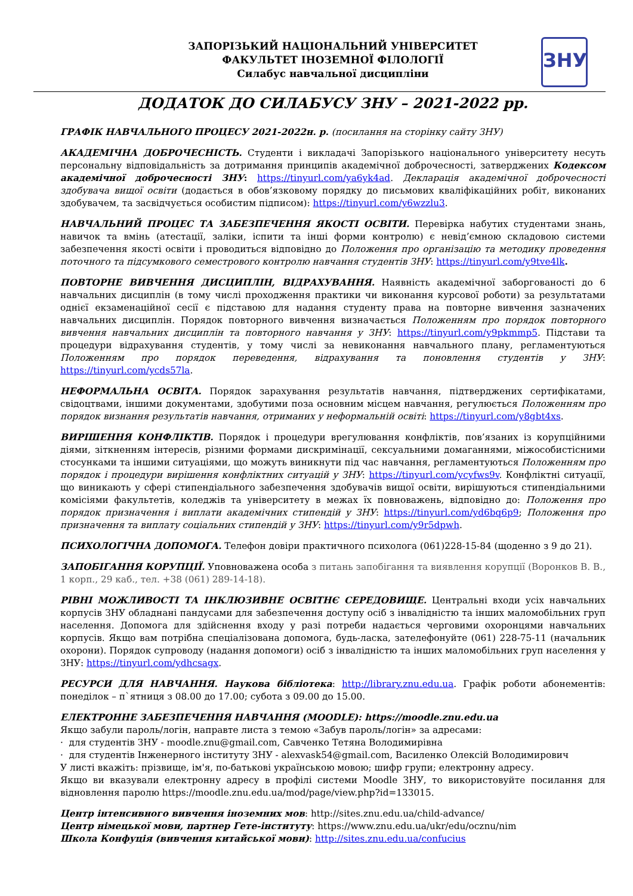ЗАПОРІЗЬКИЙ НАЦІОНАЛЬНИЙ УНІВЕРСИТЕТ
ФАКУЛЬТЕТ ІНОЗЕМНОЇ ФІЛОЛОГІЇ
Силабус навчальної дисципліни
ЗНУ
ДОДАТОК ДО СИЛАБУСУ ЗНУ – 2021-2022 рр.
ГРАФІК НАВЧАЛЬНОГО ПРОЦЕСУ 2021-2022н. р. (посилання на сторінку сайту ЗНУ)
АКАДЕМІЧНА ДОБРОЧЕСНІСТЬ. Студенти і викладачі Запорізького національного університету несуть персональну відповідальність за дотримання принципів академічної доброчесності, затверджених Кодексом академічної доброчесності ЗНУ: https://tinyurl.com/ya6yk4ad. Декларація академічної доброчесності здобувача вищої освіти (додається в обов’язковому порядку до письмових кваліфікаційних робіт, виконаних здобувачем, та засвідчується особистим підписом): https://tinyurl.com/y6wzzlu3.
НАВЧАЛЬНИЙ ПРОЦЕС ТА ЗАБЕЗПЕЧЕННЯ ЯКОСТІ ОСВІТИ. Перевірка набутих студентами знань, навичок та вмінь (атестації, заліки, іспити та інші форми контролю) є невід’ємною складовою системи забезпечення якості освіти і проводиться відповідно до Положення про організацію та методику проведення поточного та підсумкового семестрового контролю навчання студентів ЗНУ: https://tinyurl.com/y9tve4lk.
ПОВТОРНЕ ВИВЧЕННЯ ДИСЦИПЛІН, ВІДРАХУВАННЯ. Наявність академічної заборгованості до 6 навчальних дисциплін (в тому числі проходження практики чи виконання курсової роботи) за результатами однієї екзаменаційної сесії є підставою для надання студенту права на повторне вивчення зазначених навчальних дисциплін. Порядок повторного вивчення визначається Положенням про порядок повторного вивчення навчальних дисциплін та повторного навчання у ЗНУ: https://tinyurl.com/y9pkmmp5. Підстави та процедури відрахування студентів, у тому числі за невиконання навчального плану, регламентуються Положенням про порядок переведення, відрахування та поновлення студентів у ЗНУ: https://tinyurl.com/ycds57la.
НЕФОРМАЛЬНА ОСВІТА. Порядок зарахування результатів навчання, підтверджених сертифікатами, свідоцтвами, іншими документами, здобутими поза основним місцем навчання, регулюється Положенням про порядок визнання результатів навчання, отриманих у неформальній освіті: https://tinyurl.com/y8gbt4xs.
ВИРІШЕННЯ КОНФЛІКТІВ. Порядок і процедури врегулювання конфліктів, пов’язаних із корупційними діями, зіткненням інтересів, різними формами дискримінації, сексуальними домаганнями, міжособистісними стосунками та іншими ситуаціями, що можуть виникнути під час навчання, регламентуються Положенням про порядок і процедури вирішення конфліктних ситуацій у ЗНУ: https://tinyurl.com/ycyfws9v. Конфліктні ситуації, що виникають у сфері стипендіального забезпечення здобувачів вищої освіти, вирішуються стипендіальними комісіями факультетів, коледжів та університету в межах їх повноважень, відповідно до: Положення про порядок призначення і виплати академічних стипендій у ЗНУ: https://tinyurl.com/yd6bq6p9; Положення про призначення та виплату соціальних стипендій у ЗНУ: https://tinyurl.com/y9r5dpwh.
ПСИХОЛОГІЧНА ДОПОМОГА. Телефон довіри практичного психолога (061)228-15-84 (щоденно з 9 до 21).
ЗАПОБІГАННЯ КОРУПЦІЇ. Уповноважена особа з питань запобігання та виявлення корупції (Воронков В. В., 1 корп., 29 каб., тел. +38 (061) 289-14-18).
РІВНІ МОЖЛИВОСТІ ТА ІНКЛЮЗИВНЕ ОСВІТНЄ СЕРЕДОВИЩЕ. Центральні входи усіх навчальних корпусів ЗНУ обладнані пандусами для забезпечення доступу осіб з інвалідністю та інших маломобільних груп населення. Допомога для здійснення входу у разі потреби надається черговими охоронцями навчальних корпусів. Якщо вам потрібна спеціалізована допомога, будь-ласка, зателефонуйте (061) 228-75-11 (начальник охорони). Порядок супроводу (надання допомоги) осіб з інвалідністю та інших маломобільних груп населення у ЗНУ: https://tinyurl.com/ydhcsagx.
РЕСУРСИ ДЛЯ НАВЧАННЯ. Наукова бібліотека: http://library.znu.edu.ua. Графік роботи абонементів: понеділок – п`ятниця з 08.00 до 17.00; субота з 09.00 до 15.00.
ЕЛЕКТРОННЕ ЗАБЕЗПЕЧЕННЯ НАВЧАННЯ (MOODLE): https://moodle.znu.edu.ua
Якщо забули пароль/логін, направте листа з темою «Забув пароль/логін» за адресами:
· для студентів ЗНУ - moodle.znu@gmail.com, Савченко Тетяна Володимирівна
· для студентів Інженерного інституту ЗНУ - alexvask54@gmail.com, Василенко Олексій Володимирович
У листі вкажіть: прізвище, ім'я, по-батькові українською мовою; шифр групи; електронну адресу.
Якщо ви вказували електронну адресу в профілі системи Moodle ЗНУ, то використовуйте посилання для відновлення паролю https://moodle.znu.edu.ua/mod/page/view.php?id=133015.
Центр інтенсивного вивчення іноземних мов: http://sites.znu.edu.ua/child-advance/
Центр німецької мови, партнер Гете-інституту: https://www.znu.edu.ua/ukr/edu/ocznu/nim
Школа Конфуція (вивчення китайської мови): http://sites.znu.edu.ua/confucius